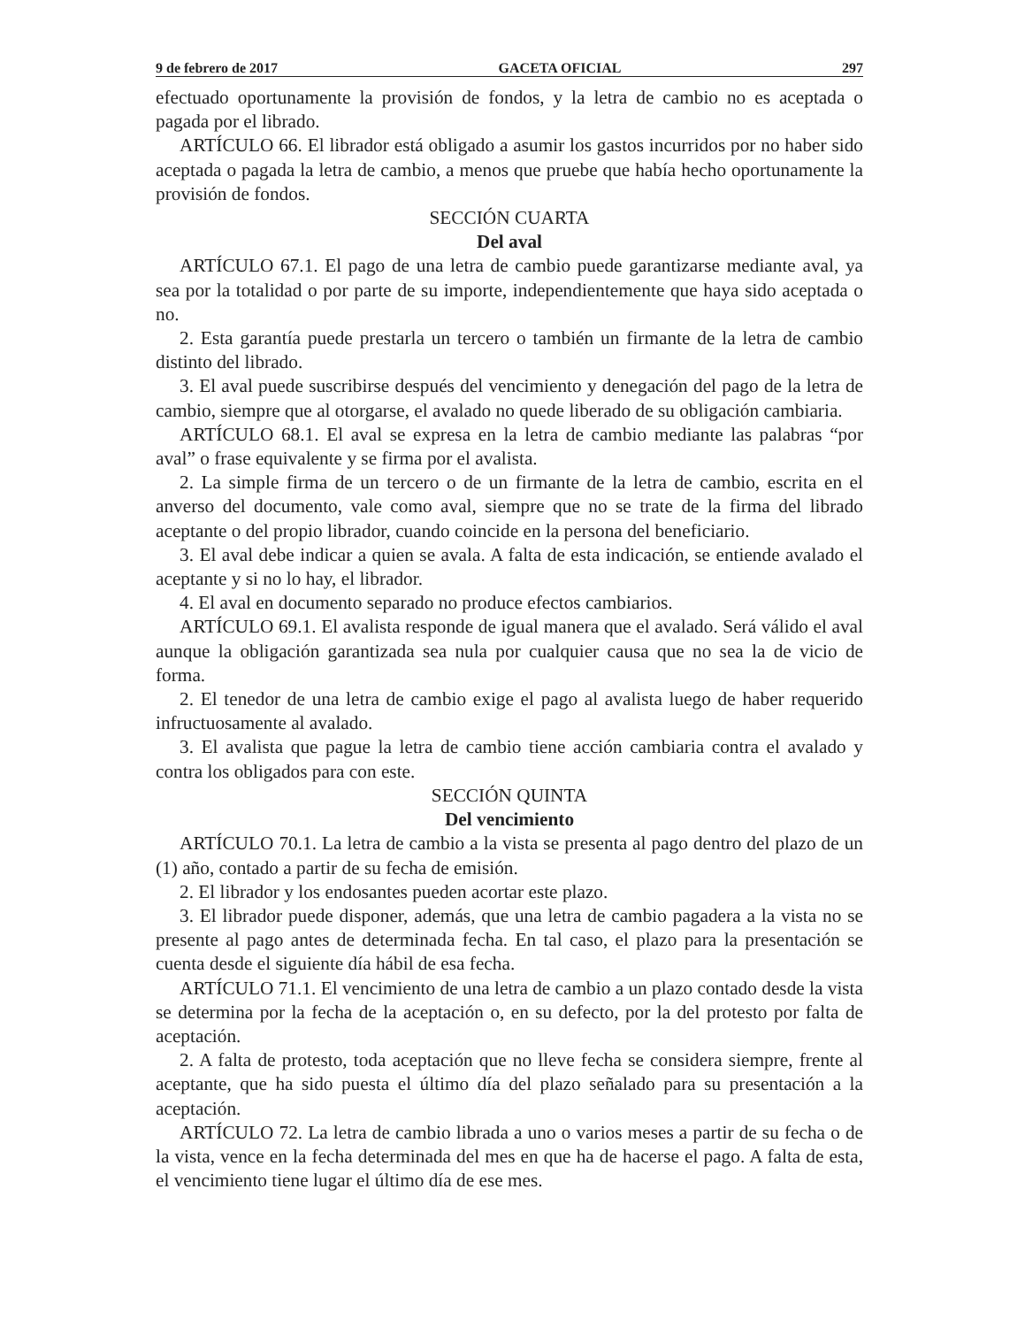9 de febrero de 2017 GACETA OFICIAL 297
efectuado oportunamente la provisión de fondos, y la letra de cambio no es aceptada o pagada por el librado.
ARTÍCULO 66. El librador está obligado a asumir los gastos incurridos por no haber sido aceptada o pagada la letra de cambio, a menos que pruebe que había hecho oportunamente la provisión de fondos.
SECCIÓN CUARTA
Del aval
ARTÍCULO 67.1. El pago de una letra de cambio puede garantizarse mediante aval, ya sea por la totalidad o por parte de su importe, independientemente que haya sido aceptada o no.
2. Esta garantía puede prestarla un tercero o también un firmante de la letra de cambio distinto del librado.
3. El aval puede suscribirse después del vencimiento y denegación del pago de la letra de cambio, siempre que al otorgarse, el avalado no quede liberado de su obligación cambiaria.
ARTÍCULO 68.1. El aval se expresa en la letra de cambio mediante las palabras “por aval” o frase equivalente y se firma por el avalista.
2. La simple firma de un tercero o de un firmante de la letra de cambio, escrita en el anverso del documento, vale como aval, siempre que no se trate de la firma del librado aceptante o del propio librador, cuando coincide en la persona del beneficiario.
3. El aval debe indicar a quien se avala. A falta de esta indicación, se entiende avalado el aceptante y si no lo hay, el librador.
4. El aval en documento separado no produce efectos cambiarios.
ARTÍCULO 69.1. El avalista responde de igual manera que el avalado. Será válido el aval aunque la obligación garantizada sea nula por cualquier causa que no sea la de vicio de forma.
2. El tenedor de una letra de cambio exige el pago al avalista luego de haber requerido infructuosamente al avalado.
3. El avalista que pague la letra de cambio tiene acción cambiaria contra el avalado y contra los obligados para con este.
SECCIÓN QUINTA
Del vencimiento
ARTÍCULO 70.1. La letra de cambio a la vista se presenta al pago dentro del plazo de un (1) año, contado a partir de su fecha de emisión.
2. El librador y los endosantes pueden acortar este plazo.
3. El librador puede disponer, además, que una letra de cambio pagadera a la vista no se presente al pago antes de determinada fecha. En tal caso, el plazo para la presentación se cuenta desde el siguiente día hábil de esa fecha.
ARTÍCULO 71.1. El vencimiento de una letra de cambio a un plazo contado desde la vista se determina por la fecha de la aceptación o, en su defecto, por la del protesto por falta de aceptación.
2. A falta de protesto, toda aceptación que no lleve fecha se considera siempre, frente al aceptante, que ha sido puesta el último día del plazo señalado para su presentación a la aceptación.
ARTÍCULO 72. La letra de cambio librada a uno o varios meses a partir de su fecha o de la vista, vence en la fecha determinada del mes en que ha de hacerse el pago. A falta de esta, el vencimiento tiene lugar el último día de ese mes.